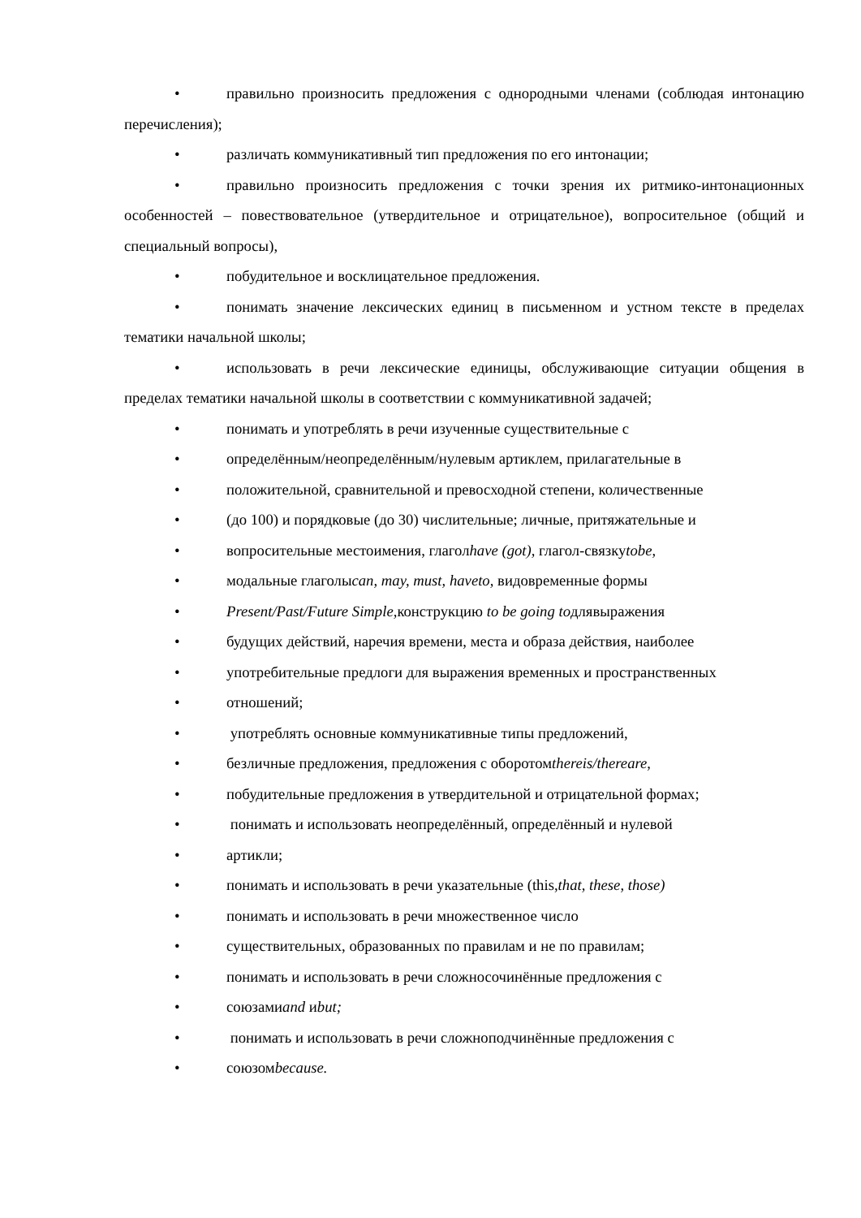• правильно произносить предложения с однородными членами (соблюдая интонацию перечисления);
• различать коммуникативный тип предложения по его интонации;
• правильно произносить предложения с точки зрения их ритмико-интонационных особенностей – повествовательное (утвердительное и отрицательное), вопросительное (общий и специальный вопросы),
• побудительное и восклицательное предложения.
• понимать значение лексических единиц в письменном и устном тексте в пределах тематики начальной школы;
• использовать в речи лексические единицы, обслуживающие ситуации общения в пределах тематики начальной школы в соответствии с коммуникативной задачей;
• понимать и употреблять в речи изученные существительные с
• определённым/неопределённым/нулевым артиклем, прилагательные в
• положительной, сравнительной и превосходной степени, количественные
• (до 100) и порядковые (до 30) числительные; личные, притяжательные и
• вопросительные местоимения, глаголhave (got), глагол-связкуtobe,
• модальные глаголыcan, may, must, haveto, видовременные формы
• Present/Past/Future Simple, конструкцию to be going toдлявыражения
• будущих действий, наречия времени, места и образа действия, наиболее
• употребительные предлоги для выражения временных и пространственных
• отношений;
• употреблять основные коммуникативные типы предложений,
• безличные предложения, предложения с оборотомthereis/thereare,
• побудительные предложения в утвердительной и отрицательной формах;
• понимать и использовать неопределённый, определённый и нулевой
• артикли;
• понимать и использовать в речи указательные (this,that, these, those)
• понимать и использовать в речи множественное число
• существительных, образованных по правилам и не по правилам;
• понимать и использовать в речи сложносочинённые предложения с
• союзамиand иbut;
• понимать и использовать в речи сложноподчинённые предложения с
• союзомbecause.